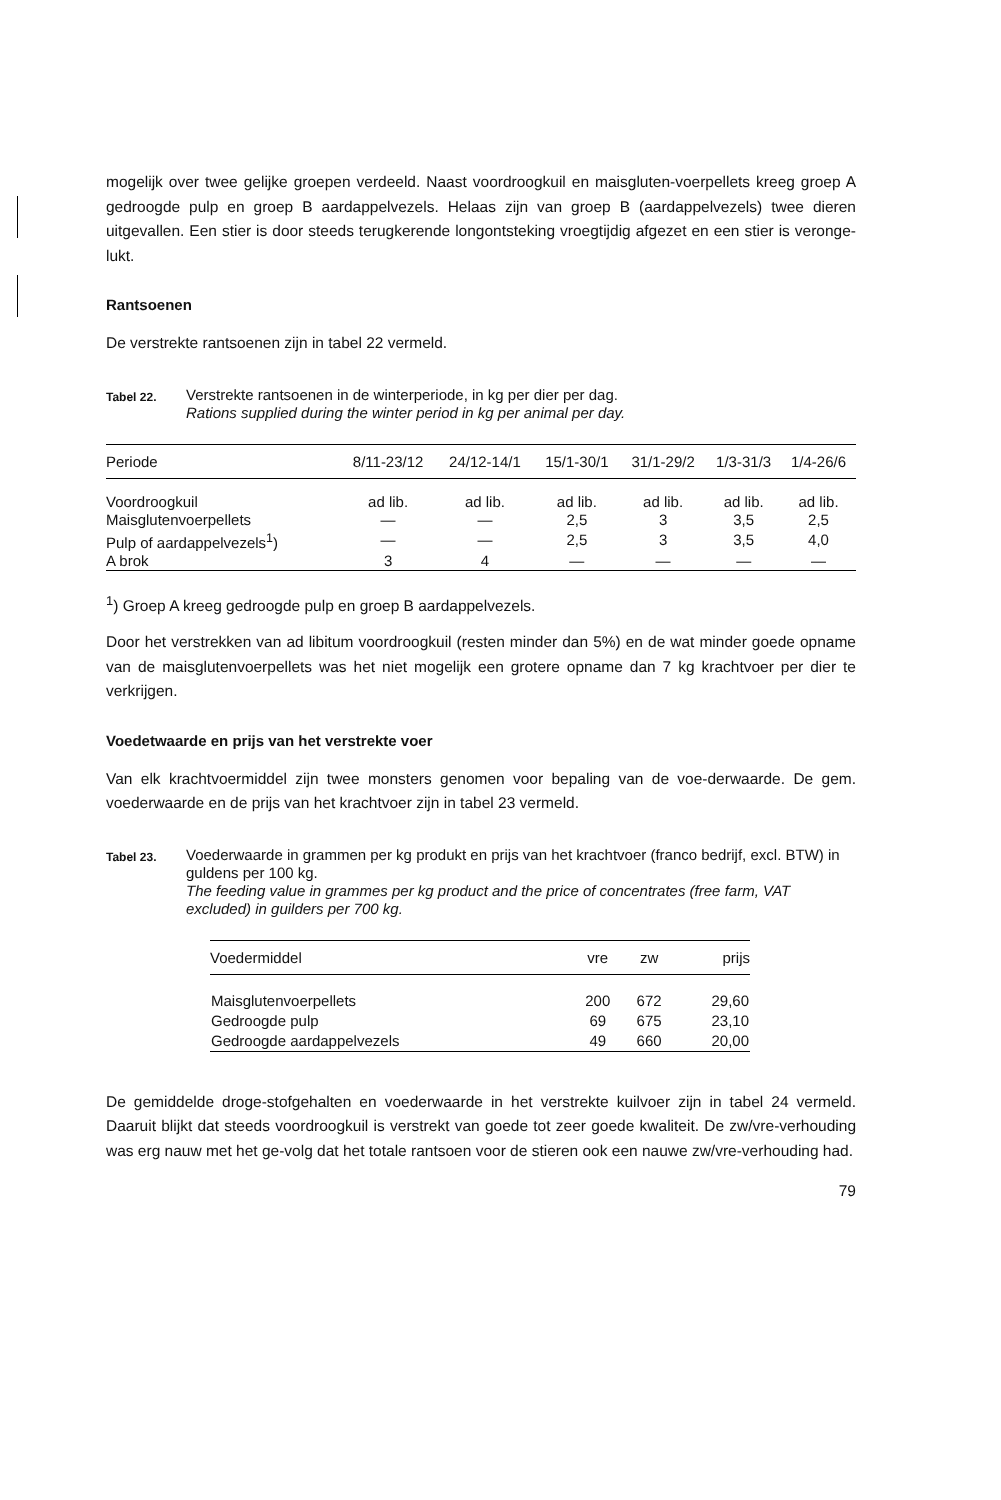mogelijk over twee gelijke groepen verdeeld. Naast voordroogkuil en maisgluten-voerpellets kreeg groep A gedroogde pulp en groep B aardappelvezels. Helaas zijn van groep B (aardappelvezels) twee dieren uitgevallen. Een stier is door steeds terugkerende longontsteking vroegtijdig afgezet en een stier is veronge-lukt.
Rantsoenen
De verstrekte rantsoenen zijn in tabel 22 vermeld.
Tabel 22.
Verstrekte rantsoenen in de winterperiode, in kg per dier per dag.
Rations supplied during the winter period in kg per animal per day.
| Periode | 8/11-23/12 | 24/12-14/1 | 15/1-30/1 | 31/1-29/2 | 1/3-31/3 | 1/4-26/6 |
| --- | --- | --- | --- | --- | --- | --- |
| Voordroogkuil | ad lib. | ad lib. | ad lib. | ad lib. | ad lib. | ad lib. |
| Maisglutenvoerpellets | — | — | 2,5 | 3 | 3,5 | 2,5 |
| Pulp of aardappelvezels<sup>1</sup>) | — | — | 2,5 | 3 | 3,5 | 4,0 |
| A brok | 3 | 4 | — | — | — | — |
<sup>1</sup>) Groep A kreeg gedroogde pulp en groep B aardappelvezels.
Door het verstrekken van ad libitum voordroogkuil (resten minder dan 5%) en de wat minder goede opname van de maisglutenvoerpellets was het niet mogelijk een grotere opname dan 7 kg krachtvoer per dier te verkrijgen.
Voedetwaarde en prijs van het verstrekte voer
Van elk krachtvoermiddel zijn twee monsters genomen voor bepaling van de voe-derwaarde. De gem. voederwaarde en de prijs van het krachtvoer zijn in tabel 23 vermeld.
Tabel 23.
Voederwaarde in grammen per kg produkt en prijs van het krachtvoer (franco bedrijf, excl. BTW) in guldens per 100 kg.
The feeding value in grammes per kg product and the price of concentrates (free farm, VAT excluded) in guilders per 700 kg.
| Voedermiddel | vre | zw | prijs |
| --- | --- | --- | --- |
| Maisglutenvoerpellets | 200 | 672 | 29,60 |
| Gedroogde pulp | 69 | 675 | 23,10 |
| Gedroogde aardappelvezels | 49 | 660 | 20,00 |
De gemiddelde droge-stofgehalten en voederwaarde in het verstrekte kuilvoer zijn in tabel 24 vermeld. Daaruit blijkt dat steeds voordroogkuil is verstrekt van goede tot zeer goede kwaliteit. De zw/vre-verhouding was erg nauw met het ge-volg dat het totale rantsoen voor de stieren ook een nauwe zw/vre-verhouding had.
79